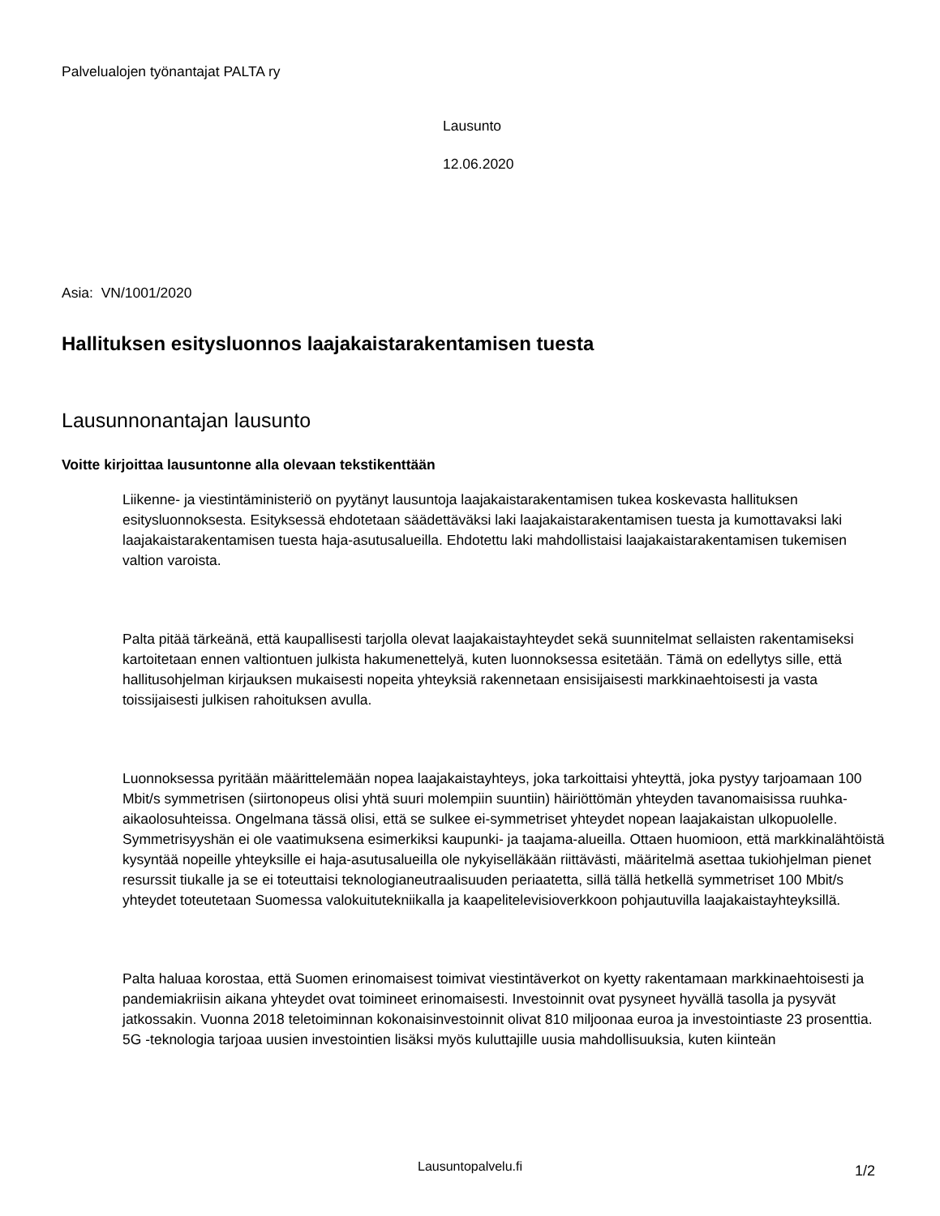Palvelualojen työnantajat PALTA ry
Lausunto
12.06.2020
Asia: VN/1001/2020
Hallituksen esitysluonnos laajakaistarakentamisen tuesta
Lausunnonantajan lausunto
Voitte kirjoittaa lausuntonne alla olevaan tekstikenttään
Liikenne- ja viestintäministeriö on pyytänyt lausuntoja laajakaistarakentamisen tukea koskevasta hallituksen esitysluonnoksesta. Esityksessä ehdotetaan säädettäväksi laki laajakaistarakentamisen tuesta ja kumottavaksi laki laajakaistarakentamisen tuesta haja-asutusalueilla. Ehdotettu laki mahdollistaisi laajakaistarakentamisen tukemisen valtion varoista.
Palta pitää tärkeänä, että kaupallisesti tarjolla olevat laajakaistayhteydet sekä suunnitelmat sellaisten rakentamiseksi kartoitetaan ennen valtiontuen julkista hakumenettelyä, kuten luonnoksessa esitetään. Tämä on edellytys sille, että hallitusohjelman kirjauksen mukaisesti nopeita yhteyksiä rakennetaan ensisijaisesti markkinaehtoisesti ja vasta toissijaisesti julkisen rahoituksen avulla.
Luonnoksessa pyritään määrittelemään nopea laajakaistayhteys, joka tarkoittaisi yhteyttä, joka pystyy tarjoamaan 100 Mbit/s symmetrisen (siirtonopeus olisi yhtä suuri molempiin suuntiin) häiriöttömän yhteyden tavanomaisissa ruuhka-aikaolosuhteissa. Ongelmana tässä olisi, että se sulkee ei-symmetriset yhteydet nopean laajakaistan ulkopuolelle. Symmetrisyyshän ei ole vaatimuksena esimerkiksi kaupunki- ja taajama-alueilla. Ottaen huomioon, että markkinalähtöistä kysyntää nopeille yhteyksille ei haja-asutusalueilla ole nykyiselläkään riittävästi, määritelmä asettaa tukiohjelman pienet resurssit tiukalle ja se ei toteuttaisi teknologianeutraalisuuden periaatetta, sillä tällä hetkellä symmetriset 100 Mbit/s yhteydet toteutetaan Suomessa valokuitutekniikalla ja kaapelitelevisioverkkoon pohjautuvilla laajakaistayhteyksillä.
Palta haluaa korostaa, että Suomen erinomaisest toimivat viestintäverkot on kyetty rakentamaan markkinaehtoisesti ja pandemiakriisin aikana yhteydet ovat toimineet erinomaisesti. Investoinnit ovat pysyneet hyvällä tasolla ja pysyvät jatkossakin. Vuonna 2018 teletoiminnan kokonaisinvestoinnit olivat 810 miljoonaa euroa ja investointiaste 23 prosenttia. 5G -teknologia tarjoaa uusien investointien lisäksi myös kuluttajille uusia mahdollisuuksia, kuten kiinteän
Lausuntopalvelu.fi
1/2